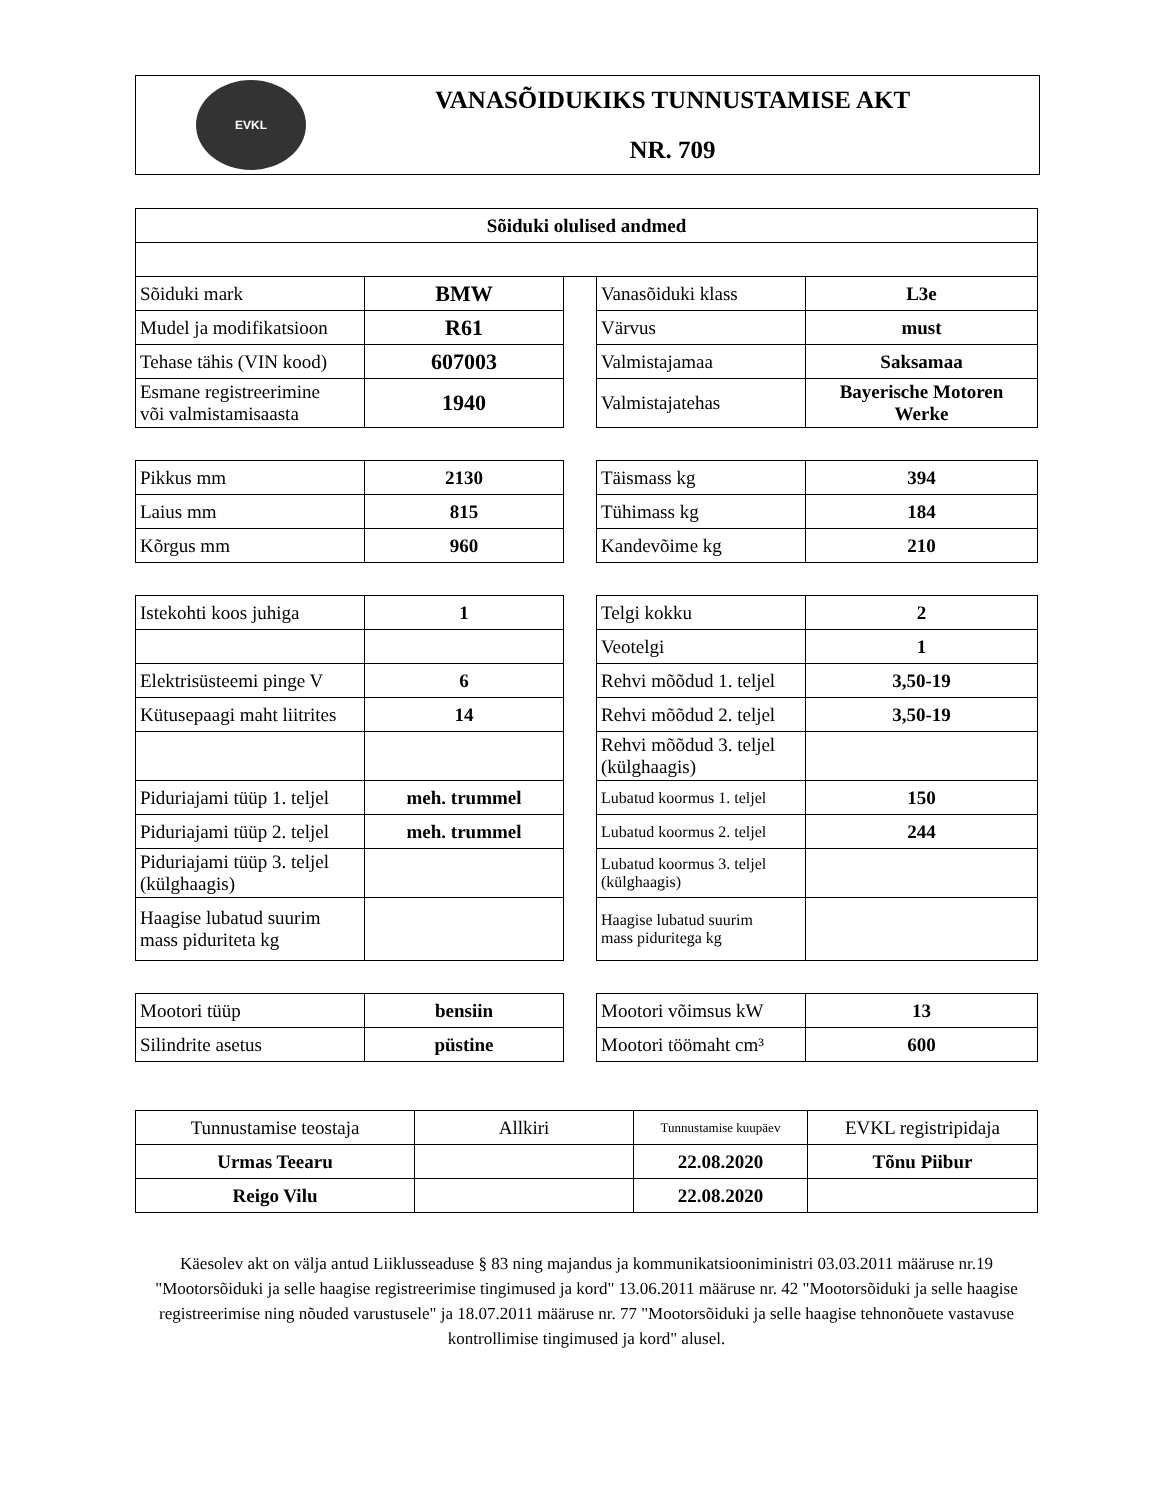EVKL
VANASÕIDUKIKS TUNNUSTAMISE AKT
NR. 709
| Sõiduki olulised andmed | | | | |
| Sõiduki mark | BMW | | Vanasõiduki klass | L3e |
| Mudel ja modifikatsioon | R61 | | Värvus | must |
| Tehase tähis (VIN kood) | 607003 | | Valmistajamaa | Saksamaa |
| Esmane registreerimine või valmistamisaasta | 1940 | | Valmistajatehas | Bayerische Motoren Werke |
| Pikkus mm | 2130 | | Täismass kg | 394 |
| Laius mm | 815 | | Tühimass kg | 184 |
| Kõrgus mm | 960 | | Kandevõime kg | 210 |
| Istekohti koos juhiga | 1 | | Telgi kokku | 2 |
| | | | Veotelgi | 1 |
| Elektrisüsteemi pinge V | 6 | | Rehvi mõõdud 1. teljel | 3,50-19 |
| Kütusepaagi maht liitrites | 14 | | Rehvi mõõdud 2. teljel | 3,50-19 |
| | | | Rehvi mõõdud 3. teljel (külghaagis) | |
| Piduriajami tüüp 1. teljel | meh. trummel | | Lubatud koormus 1. teljel | 150 |
| Piduriajami tüüp 2. teljel | meh. trummel | | Lubatud koormus 2. teljel | 244 |
| Piduriajami tüüp 3. teljel (külghaagis) | | | Lubatud koormus 3. teljel (külghaagis) | |
| Haagise lubatud suurim mass piduriteta kg | | | Haagise lubatud suurim mass piduritega kg | |
| Mootori tüüp | bensiin | | Mootori võimsus kW | 13 |
| Silindrite asetus | püstine | | Mootori töömaht cm³ | 600 |
| Tunnustamise teostaja | Allkiri | Tunnustamise kuupäev | EVKL registripidaja |
| Urmas Teearu | | 22.08.2020 | Tõnu Piibur |
| Reigo Vilu | | 22.08.2020 | |
Käesolev akt on välja antud Liiklusseaduse § 83 ning majandus ja kommunikatsiooniministri 03.03.2011 määruse nr.19 "Mootorsõiduki ja selle haagise registreerimise tingimused ja kord" 13.06.2011 määruse nr. 42 "Mootorsõiduki ja selle haagise registreerimise ning nõuded varustusele" ja 18.07.2011 määruse nr. 77 "Mootorsõiduki ja selle haagise tehnonõuete vastavuse kontrollimise tingimused ja kord" alusel.